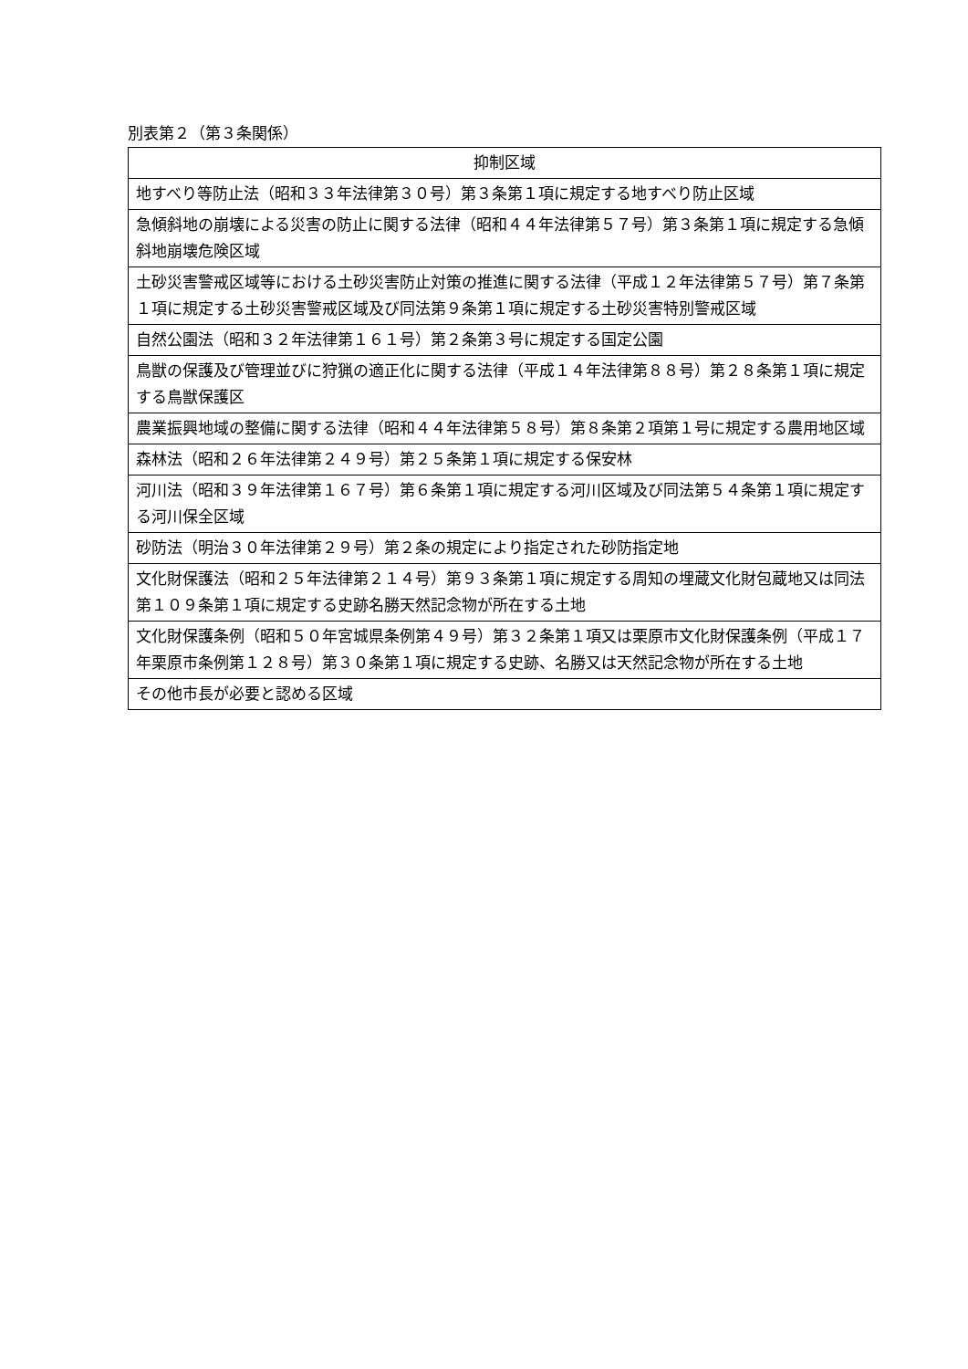別表第２（第３条関係）
| 抑制区域 |
| --- |
| 地すべり等防止法（昭和３３年法律第３０号）第３条第１項に規定する地すべり防止区域 |
| 急傾斜地の崩壊による災害の防止に関する法律（昭和４４年法律第５７号）第３条第１項に規定する急傾斜地崩壊危険区域 |
| 土砂災害警戒区域等における土砂災害防止対策の推進に関する法律（平成１２年法律第５７号）第７条第１項に規定する土砂災害警戒区域及び同法第９条第１項に規定する土砂災害特別警戒区域 |
| 自然公園法（昭和３２年法律第１６１号）第２条第３号に規定する国定公園 |
| 鳥獣の保護及び管理並びに狩猟の適正化に関する法律（平成１４年法律第８８号）第２８条第１項に規定する鳥獣保護区 |
| 農業振興地域の整備に関する法律（昭和４４年法律第５８号）第８条第２項第１号に規定する農用地区域 |
| 森林法（昭和２６年法律第２４９号）第２５条第１項に規定する保安林 |
| 河川法（昭和３９年法律第１６７号）第６条第１項に規定する河川区域及び同法第５４条第１項に規定する河川保全区域 |
| 砂防法（明治３０年法律第２９号）第２条の規定により指定された砂防指定地 |
| 文化財保護法（昭和２５年法律第２１４号）第９３条第１項に規定する周知の埋蔵文化財包蔵地又は同法第１０９条第１項に規定する史跡名勝天然記念物が所在する土地 |
| 文化財保護条例（昭和５０年宮城県条例第４９号）第３２条第１項又は栗原市文化財保護条例（平成１７年栗原市条例第１２８号）第３０条第１項に規定する史跡、名勝又は天然記念物が所在する土地 |
| その他市長が必要と認める区域 |